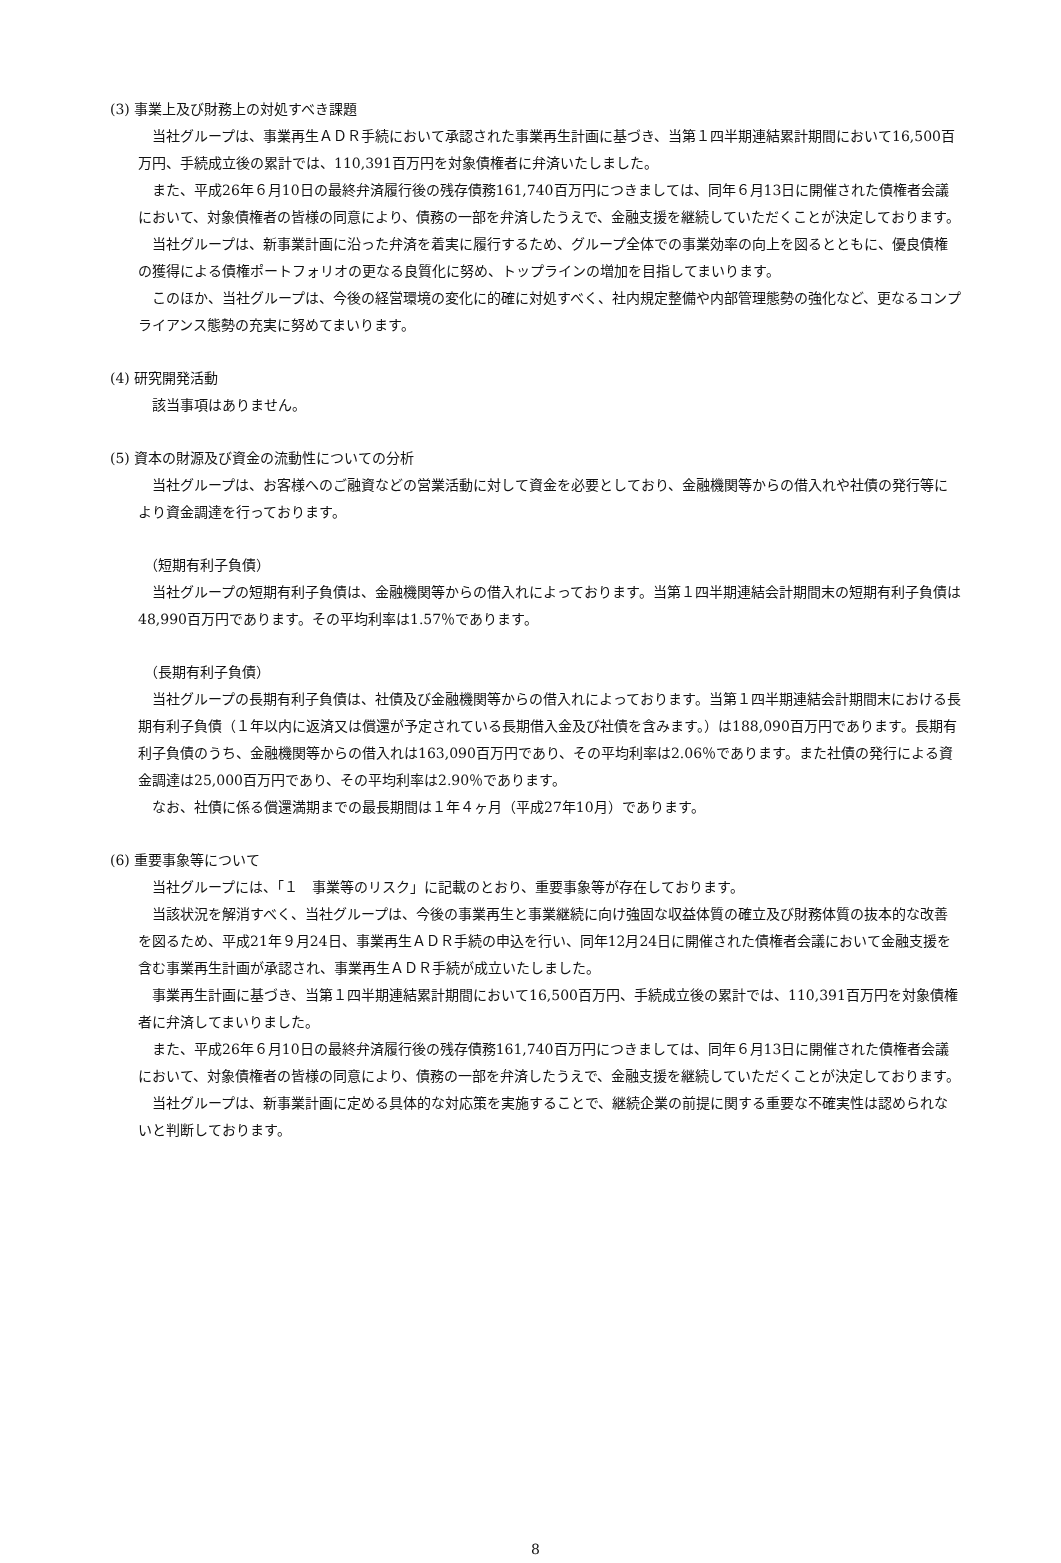(3) 事業上及び財務上の対処すべき課題
当社グループは、事業再生ＡＤＲ手続において承認された事業再生計画に基づき、当第１四半期連結累計期間において16,500百万円、手続成立後の累計では、110,391百万円を対象債権者に弁済いたしました。
また、平成26年６月10日の最終弁済履行後の残存債務161,740百万円につきましては、同年６月13日に開催された債権者会議において、対象債権者の皆様の同意により、債務の一部を弁済したうえで、金融支援を継続していただくことが決定しております。
当社グループは、新事業計画に沿った弁済を着実に履行するため、グループ全体での事業効率の向上を図るとともに、優良債権の獲得による債権ポートフォリオの更なる良質化に努め、トップラインの増加を目指してまいります。
このほか、当社グループは、今後の経営環境の変化に的確に対処すべく、社内規定整備や内部管理態勢の強化など、更なるコンプライアンス態勢の充実に努めてまいります。
(4) 研究開発活動
該当事項はありません。
(5) 資本の財源及び資金の流動性についての分析
当社グループは、お客様へのご融資などの営業活動に対して資金を必要としており、金融機関等からの借入れや社債の発行等により資金調達を行っております。
（短期有利子負債）
当社グループの短期有利子負債は、金融機関等からの借入れによっております。当第１四半期連結会計期間末の短期有利子負債は48,990百万円であります。その平均利率は1.57％であります。
（長期有利子負債）
当社グループの長期有利子負債は、社債及び金融機関等からの借入れによっております。当第１四半期連結会計期間末における長期有利子負債（１年以内に返済又は償還が予定されている長期借入金及び社債を含みます。）は188,090百万円であります。長期有利子負債のうち、金融機関等からの借入れは163,090百万円であり、その平均利率は2.06％であります。また社債の発行による資金調達は25,000百万円であり、その平均利率は2.90％であります。
なお、社債に係る償還満期までの最長期間は１年４ヶ月（平成27年10月）であります。
(6) 重要事象等について
当社グループには、「１　事業等のリスク」に記載のとおり、重要事象等が存在しております。
当該状況を解消すべく、当社グループは、今後の事業再生と事業継続に向け強固な収益体質の確立及び財務体質の抜本的な改善を図るため、平成21年９月24日、事業再生ＡＤＲ手続の申込を行い、同年12月24日に開催された債権者会議において金融支援を含む事業再生計画が承認され、事業再生ＡＤＲ手続が成立いたしました。
事業再生計画に基づき、当第１四半期連結累計期間において16,500百万円、手続成立後の累計では、110,391百万円を対象債権者に弁済してまいりました。
また、平成26年６月10日の最終弁済履行後の残存債務161,740百万円につきましては、同年６月13日に開催された債権者会議において、対象債権者の皆様の同意により、債務の一部を弁済したうえで、金融支援を継続していただくことが決定しております。
当社グループは、新事業計画に定める具体的な対応策を実施することで、継続企業の前提に関する重要な不確実性は認められないと判断しております。
8